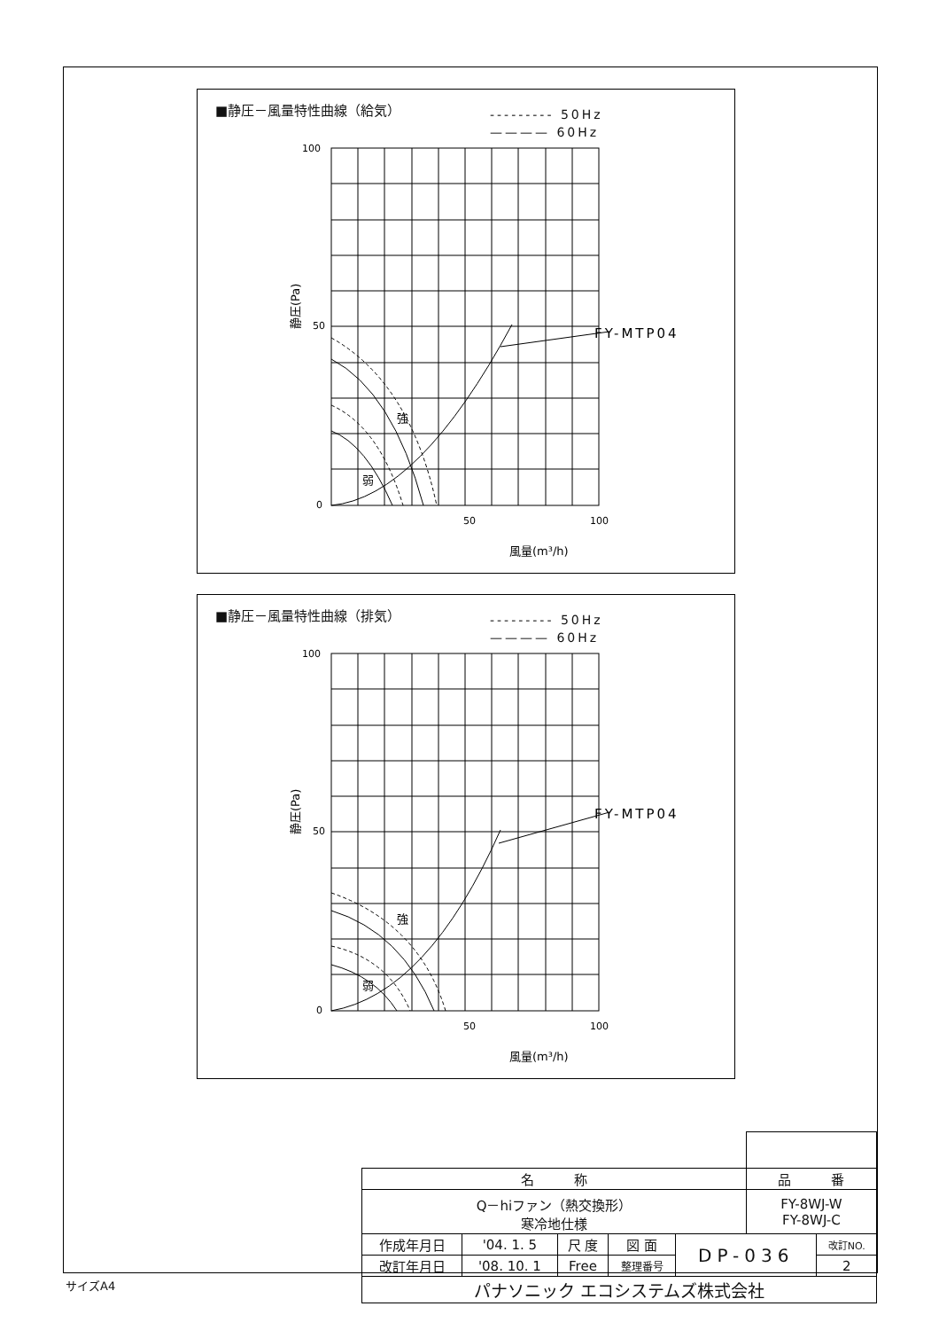■静圧－風量特性曲線（給気）
--------- 50Hz
———— 60Hz
100
50
0
50
100
FY-MTP04
強
弱
風量(m³/h)
静圧(Pa)
■静圧－風量特性曲線（排気）
--------- 50Hz
———— 60Hz
100
50
0
50
100
FY-MTP04
強
弱
風量(m³/h)
静圧(Pa)
| 名 称 | | | | | 品 番 | |
| Q－hiファン（熱交換形） 寒冷地仕様 | | | | | FY-8WJ-W FY-8WJ-C | |
| 作成年月日 | '04. 1. 5 | 尺 度 | 図 面 | DP-036 | | 改訂NO. |
| 改訂年月日 | '08. 10. 1 | Free | 整理番号 | | | 2 |
| パナソニック エコシステムズ株式会社 | | | | | | |
サイズA4